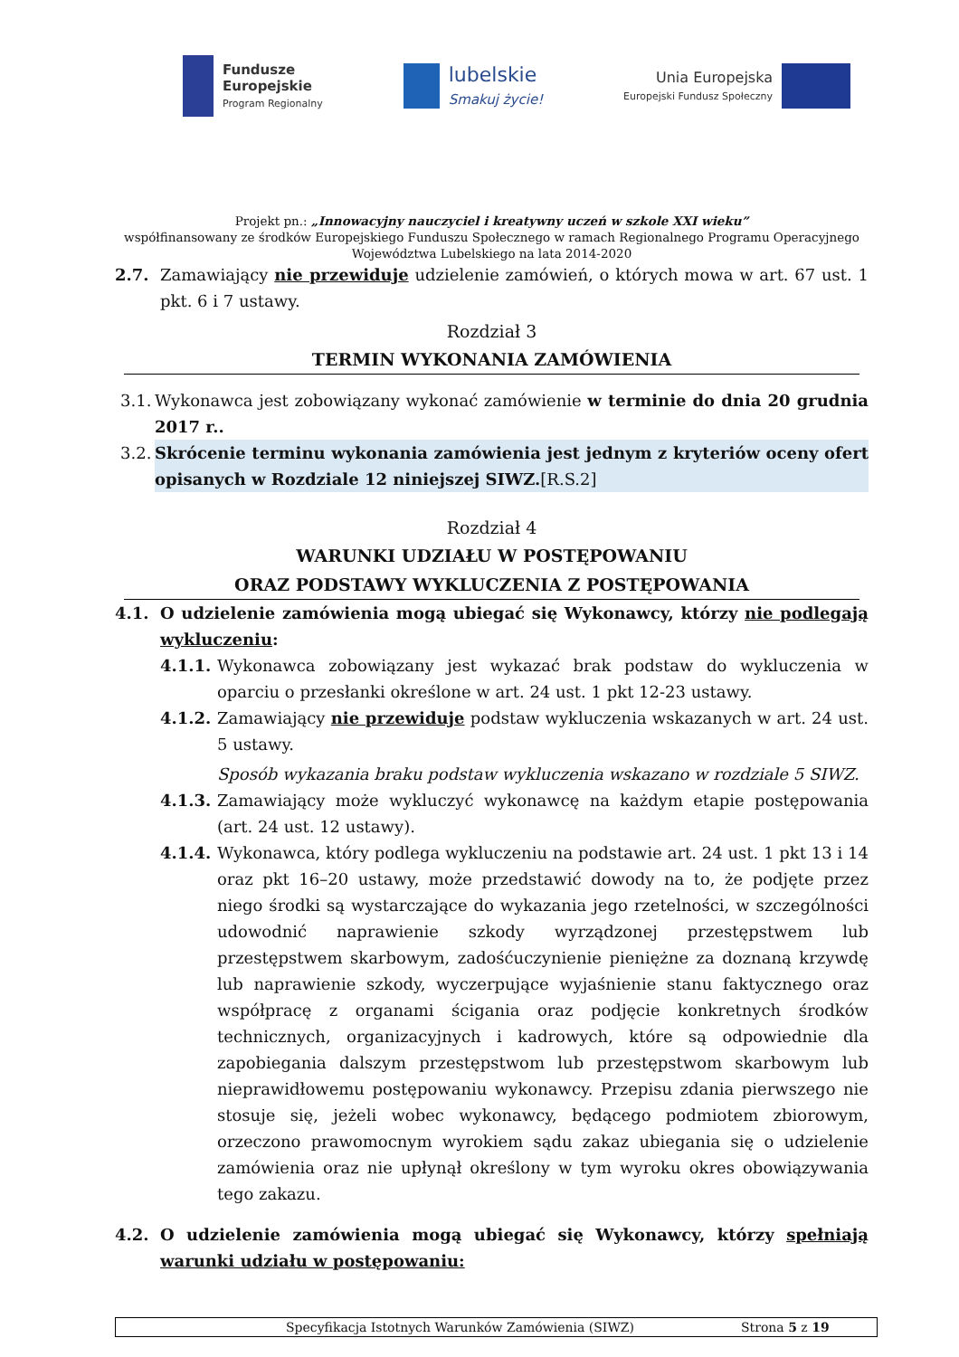Fundusze
Europejskie
Program Regionalny
lubelskie
Smakuj życie!
Unia Europejska
Europejski Fundusz Społeczny
Projekt pn.: „Innowacyjny nauczyciel i kreatywny uczeń w szkole XXI wieku”
współfinansowany ze środków Europejskiego Funduszu Społecznego w ramach Regionalnego Programu Operacyjnego
Województwa Lubelskiego na lata 2014-2020
2.7. Zamawiający nie przewiduje udzielenie zamówień, o których mowa w art. 67 ust. 1 pkt. 6 i 7 ustawy.
Rozdział 3
TERMIN WYKONANIA ZAMÓWIENIA
3.1.
Wykonawca jest zobowiązany wykonać zamówienie w terminie do dnia 20 grudnia 2017 r..
3.2.
Skrócenie terminu wykonania zamówienia jest jednym z kryteriów oceny ofert opisanych w Rozdziale 12 niniejszej SIWZ.[R.S.2]
Rozdział 4
WARUNKI UDZIAŁU W POSTĘPOWANIU
ORAZ PODSTAWY WYKLUCZENIA Z POSTĘPOWANIA
4.1. O udzielenie zamówienia mogą ubiegać się Wykonawcy, którzy nie podlegają wykluczeniu:
4.1.1.
Wykonawca zobowiązany jest wykazać brak podstaw do wykluczenia w oparciu o przesłanki określone w art. 24 ust. 1 pkt 12-23 ustawy.
4.1.2.
Zamawiający nie przewiduje podstaw wykluczenia wskazanych w art. 24 ust. 5 ustawy.
Sposób wykazania braku podstaw wykluczenia wskazano w rozdziale 5 SIWZ.
4.1.3.
Zamawiający może wykluczyć wykonawcę na każdym etapie postępowania (art. 24 ust. 12 ustawy).
4.1.4.
Wykonawca, który podlega wykluczeniu na podstawie art. 24 ust. 1 pkt 13 i 14 oraz pkt 16–20 ustawy, może przedstawić dowody na to, że podjęte przez niego środki są wystarczające do wykazania jego rzetelności, w szczególności udowodnić naprawienie szkody wyrządzonej przestępstwem lub przestępstwem skarbowym, zadośćuczynienie pieniężne za doznaną krzywdę lub naprawienie szkody, wyczerpujące wyjaśnienie stanu faktycznego oraz współpracę z organami ścigania oraz podjęcie konkretnych środków technicznych, organizacyjnych i kadrowych, które są odpowiednie dla zapobiegania dalszym przestępstwom lub przestępstwom skarbowym lub nieprawidłowemu postępowaniu wykonawcy. Przepisu zdania pierwszego nie stosuje się, jeżeli wobec wykonawcy, będącego podmiotem zbiorowym, orzeczono prawomocnym wyrokiem sądu zakaz ubiegania się o udzielenie zamówienia oraz nie upłynął określony w tym wyroku okres obowiązywania tego zakazu.
4.2. O udzielenie zamówienia mogą ubiegać się Wykonawcy, którzy spełniają warunki udziału w postępowaniu:
Specyfikacja Istotnych Warunków Zamówienia (SIWZ) Strona 5 z 19